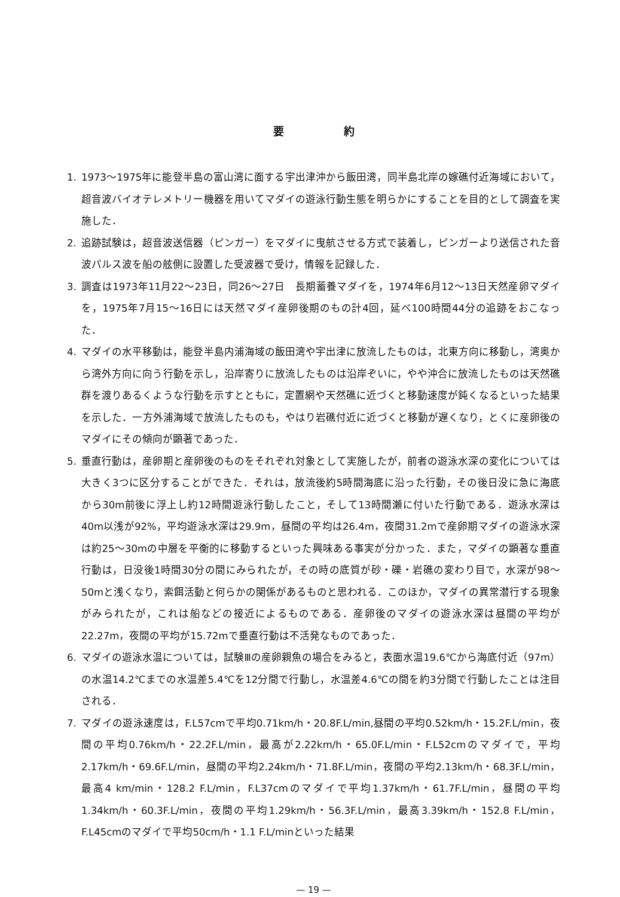要約
1. 1973～1975年に能登半島の富山湾に面する宇出津沖から飯田湾，同半島北岸の嫁礁付近海域において，超音波バイオテレメトリー機器を用いてマダイの遊泳行動生態を明らかにすることを目的として調査を実施した．
2. 追跡試験は，超音波送信器（ピンガー）をマダイに曳航させる方式で装着し，ピンガーより送信された音波パルス波を船の舷側に設置した受波器で受け，情報を記録した．
3. 調査は1973年11月22～23日，同26～27日　長期蓄養マダイを，1974年6月12～13日天然産卵マダイを，1975年7月15～16日には天然マダイ産卵後期のもの計4回，延べ100時間44分の追跡をおこなった．
4. マダイの水平移動は，能登半島内浦海域の飯田湾や宇出津に放流したものは，北東方向に移動し，湾奥から湾外方向に向う行動を示し，沿岸寄りに放流したものは沿岸ぞいに，やや沖合に放流したものは天然礁群を渡りあるくような行動を示すとともに，定置網や天然礁に近づくと移動速度が鈍くなるといった結果を示した．一方外浦海域で放流したものも，やはり岩礁付近に近づくと移動が遅くなり，とくに産卵後のマダイにその傾向が顕著であった．
5. 垂直行動は，産卵期と産卵後のものをそれぞれ対象として実施したが，前者の遊泳水深の変化については大きく3つに区分することができた．それは，放流後約5時間海底に沿った行動，その後日没に急に海底から30m前後に浮上し約12時間遊泳行動したこと，そして13時間瀬に付いた行動である．遊泳水深は40m以浅が92%，平均遊泳水深は29.9m，昼間の平均は26.4m，夜間31.2mで産卵期マダイの遊泳水深は約25～30mの中層を平衡的に移動するといった興味ある事実が分かった．また，マダイの顕著な垂直行動は，日没後1時間30分の間にみられたが，その時の底質が砂・礫・岩礁の変わり目で，水深が98～50mと浅くなり，索餌活動と何らかの関係があるものと思われる．このほか，マダイの異常潜行する現象がみられたが，これは船などの接近によるものである．産卵後のマダイの遊泳水深は昼間の平均が22.27m，夜間の平均が15.72mで垂直行動は不活発なものであった．
6. マダイの遊泳水温については，試験Ⅲの産卵親魚の場合をみると，表面水温19.6℃から海底付近（97m）の水温14.2℃までの水温差5.4℃を12分間で行動し，水温差4.6℃の間を約3分間で行動したことは注目される．
7. マダイの遊泳速度は，F.L57cmで平均0.71km/h・20.8F.L/min,昼間の平均0.52km/h・15.2F.L/min，夜間の平均0.76km/h・22.2F.L/min，最高が2.22km/h・65.0F.L/min・F.L52cmのマダイで，平均2.17km/h・69.6F.L/min，昼間の平均2.24km/h・71.8F.L/min，夜間の平均2.13km/h・68.3F.L/min，最高4 km/min・128.2 F.L/min，F.L37cmのマダイで平均1.37km/h・61.7F.L/min，昼間の平均1.34km/h・60.3F.L/min，夜間の平均1.29km/h・56.3F.L/min，最高3.39km/h・152.8 F.L/min，F.L45cmのマダイで平均50cm/h・1.1 F.L/minといった結果
— 19 —